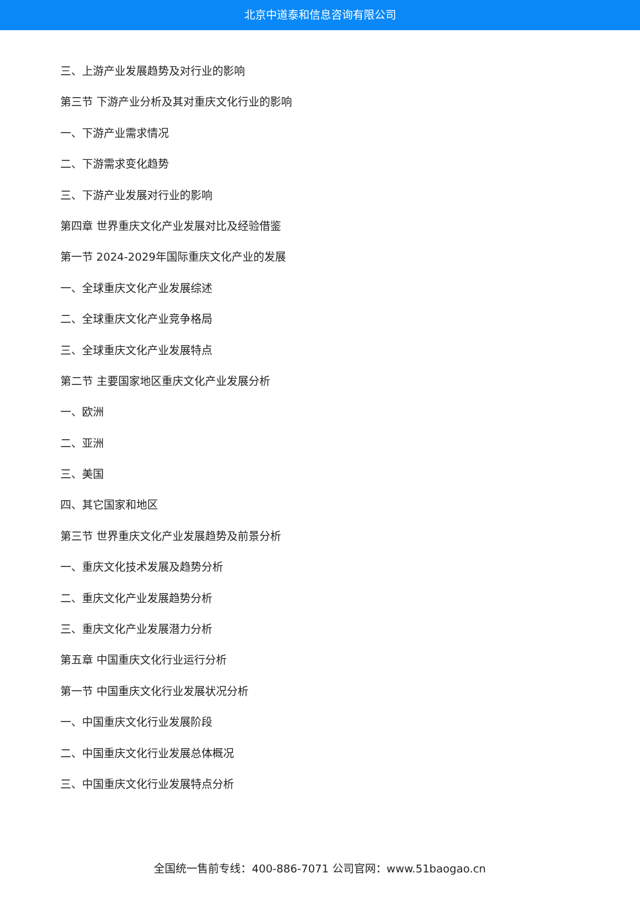北京中道泰和信息咨询有限公司
三、上游产业发展趋势及对行业的影响
第三节 下游产业分析及其对重庆文化行业的影响
一、下游产业需求情况
二、下游需求变化趋势
三、下游产业发展对行业的影响
第四章 世界重庆文化产业发展对比及经验借鉴
第一节 2024-2029年国际重庆文化产业的发展
一、全球重庆文化产业发展综述
二、全球重庆文化产业竞争格局
三、全球重庆文化产业发展特点
第二节 主要国家地区重庆文化产业发展分析
一、欧洲
二、亚洲
三、美国
四、其它国家和地区
第三节 世界重庆文化产业发展趋势及前景分析
一、重庆文化技术发展及趋势分析
二、重庆文化产业发展趋势分析
三、重庆文化产业发展潜力分析
第五章 中国重庆文化行业运行分析
第一节 中国重庆文化行业发展状况分析
一、中国重庆文化行业发展阶段
二、中国重庆文化行业发展总体概况
三、中国重庆文化行业发展特点分析
全国统一售前专线：400-886-7071 公司官网：www.51baogao.cn